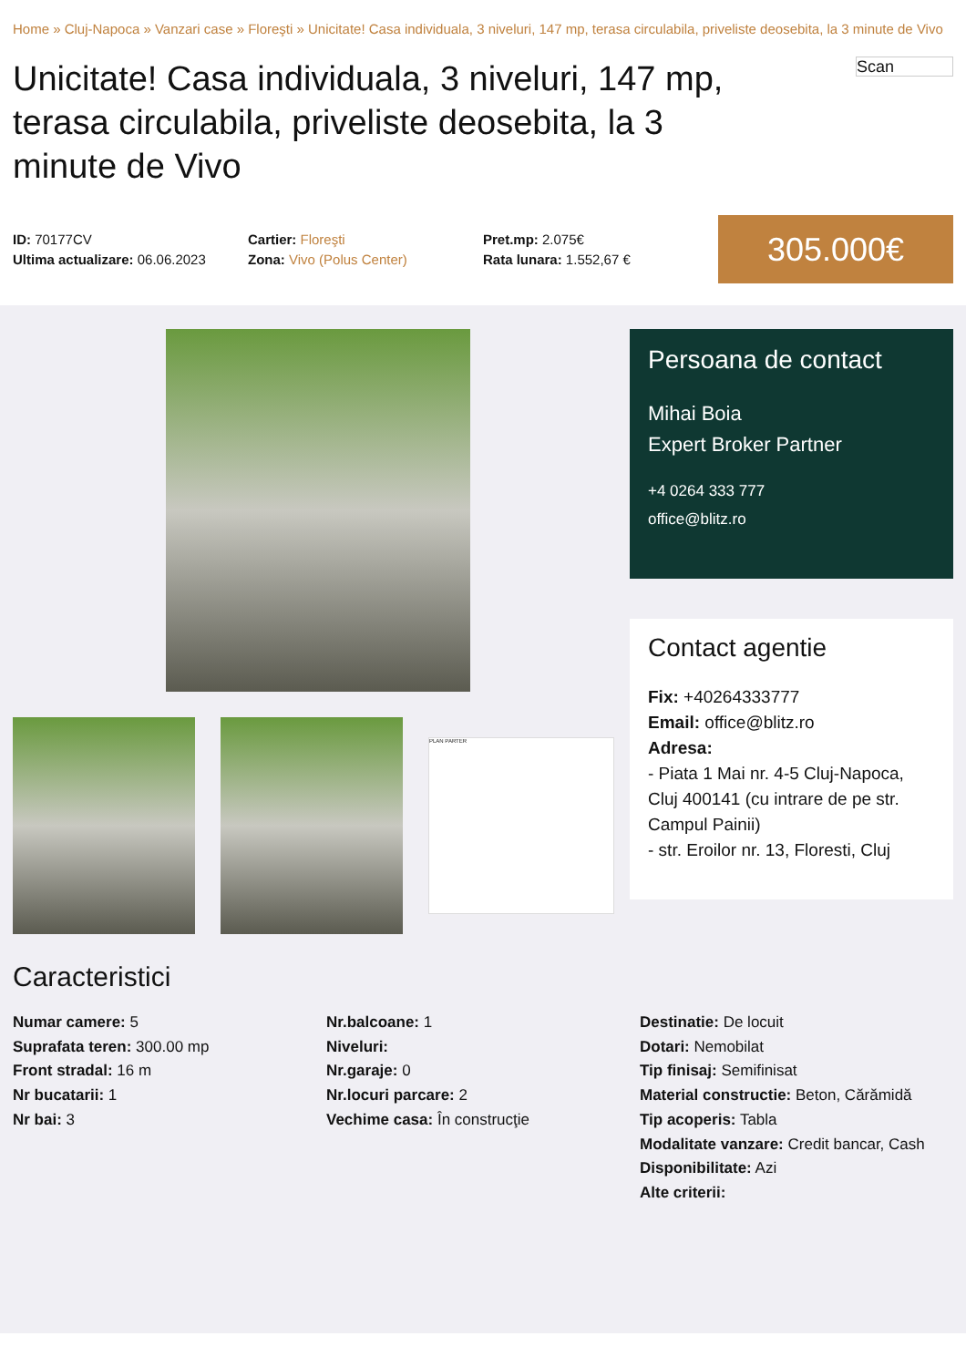Home » Cluj-Napoca » Vanzari case » Floreşti » Unicitate! Casa individuala, 3 niveluri, 147 mp, terasa circulabila, priveliste deosebita, la 3 minute de Vivo
Unicitate! Casa individuala, 3 niveluri, 147 mp, terasa circulabila, priveliste deosebita, la 3 minute de Vivo
Scan
ID: 70177CV
Ultima actualizare: 06.06.2023
Cartier: Floreşti
Zona: Vivo (Polus Center)
Pret.mp: 2.075€
Rata lunara: 1.552,67 €
305.000€
PLAN PARTER
Persoana de contact
Mihai Boia
Expert Broker Partner
+4 0264 333 777
office@blitz.ro
Contact agentie
Fix: +40264333777
Email: office@blitz.ro
Adresa:
- Piata 1 Mai nr. 4-5 Cluj-Napoca, Cluj 400141 (cu intrare de pe str. Campul Painii)
- str. Eroilor nr. 13, Floresti, Cluj
Caracteristici
Numar camere: 5
Suprafata teren: 300.00 mp
Front stradal: 16 m
Nr bucatarii: 1
Nr bai: 3
Nr.balcoane: 1
Niveluri:
Nr.garaje: 0
Nr.locuri parcare: 2
Vechime casa: În construcţie
Destinatie: De locuit
Dotari: Nemobilat
Tip finisaj: Semifinisat
Material constructie: Beton, Cărămidă
Tip acoperis: Tabla
Modalitate vanzare: Credit bancar, Cash
Disponibilitate: Azi
Alte criterii: